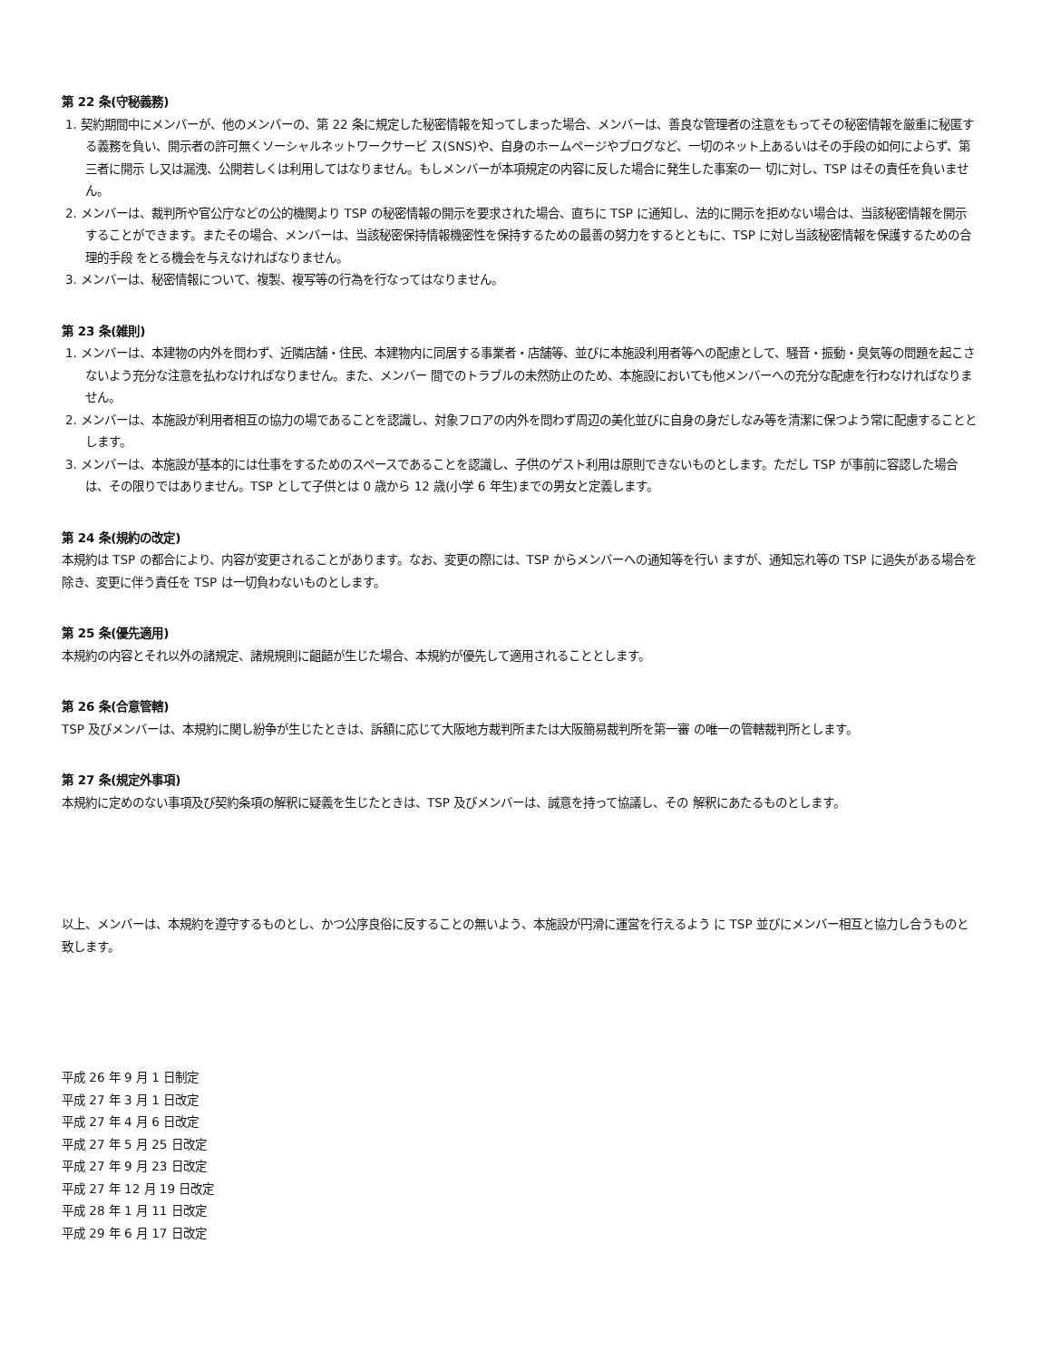第 22 条(守秘義務)
1. 契約期間中にメンバーが、他のメンバーの、第 22 条に規定した秘密情報を知ってしまった場合、メンバーは、善良な管理者の注意をもってその秘密情報を厳重に秘匿する義務を負い、開示者の許可無くソーシャルネットワークサービ ス(SNS)や、自身のホームページやブログなど、一切のネット上あるいはその手段の如何によらず、第三者に開示 し又は漏洩、公開若しくは利用してはなりません。もしメンバーが本項規定の内容に反した場合に発生した事案の一 切に対し、TSP はその責任を負いません。
2. メンバーは、裁判所や官公庁などの公的機関より TSP の秘密情報の開示を要求された場合、直ちに TSP に通知し、法的に開示を拒めない場合は、当該秘密情報を開示することができます。またその場合、メンバーは、当該秘密保持情報機密性を保持するための最善の努力をするとともに、TSP に対し当該秘密情報を保護するための合理的手段 をとる機会を与えなければなりません。
3. メンバーは、秘密情報について、複製、複写等の行為を行なってはなりません。
第 23 条(雑則)
1. メンバーは、本建物の内外を問わず、近隣店舗・住民、本建物内に同居する事業者・店舗等、並びに本施設利用者等への配慮として、騒音・振動・臭気等の問題を起こさないよう充分な注意を払わなければなりません。また、メンバー 間でのトラブルの未然防止のため、本施設においても他メンバーへの充分な配慮を行わなければなりません。
2. メンバーは、本施設が利用者相互の協力の場であることを認識し、対象フロアの内外を問わず周辺の美化並びに自身の身だしなみ等を清潔に保つよう常に配慮することとします。
3. メンバーは、本施設が基本的には仕事をするためのスペースであることを認識し、子供のゲスト利用は原則できないものとします。ただし TSP が事前に容認した場合は、その限りではありません。TSP として子供とは 0 歳から 12 歳(小学 6 年生)までの男女と定義します。
第 24 条(規約の改定)
本規約は TSP の都合により、内容が変更されることがあります。なお、変更の際には、TSP からメンバーへの通知等を行い ますが、通知忘れ等の TSP に過失がある場合を除き、変更に伴う責任を TSP は一切負わないものとします。
第 25 条(優先適用)
本規約の内容とそれ以外の諸規定、諸規規則に齟齬が生じた場合、本規約が優先して適用されることとします。
第 26 条(合意管轄)
TSP 及びメンバーは、本規約に関し紛争が生じたときは、訴額に応じて大阪地方裁判所または大阪簡易裁判所を第一審 の唯一の管轄裁判所とします。
第 27 条(規定外事項)
本規約に定めのない事項及び契約条項の解釈に疑義を生じたときは、TSP 及びメンバーは、誠意を持って協議し、その 解釈にあたるものとします。
以上、メンバーは、本規約を遵守するものとし、かつ公序良俗に反することの無いよう、本施設が円滑に運営を行えるよう に TSP 並びにメンバー相互と協力し合うものと致します。
平成 26 年 9 月 1 日制定
平成 27 年 3 月 1 日改定
平成 27 年 4 月 6 日改定
平成 27 年 5 月 25 日改定
平成 27 年 9 月 23 日改定
平成 27 年 12 月 19 日改定
平成 28 年 1 月 11 日改定
平成 29 年 6 月 17 日改定